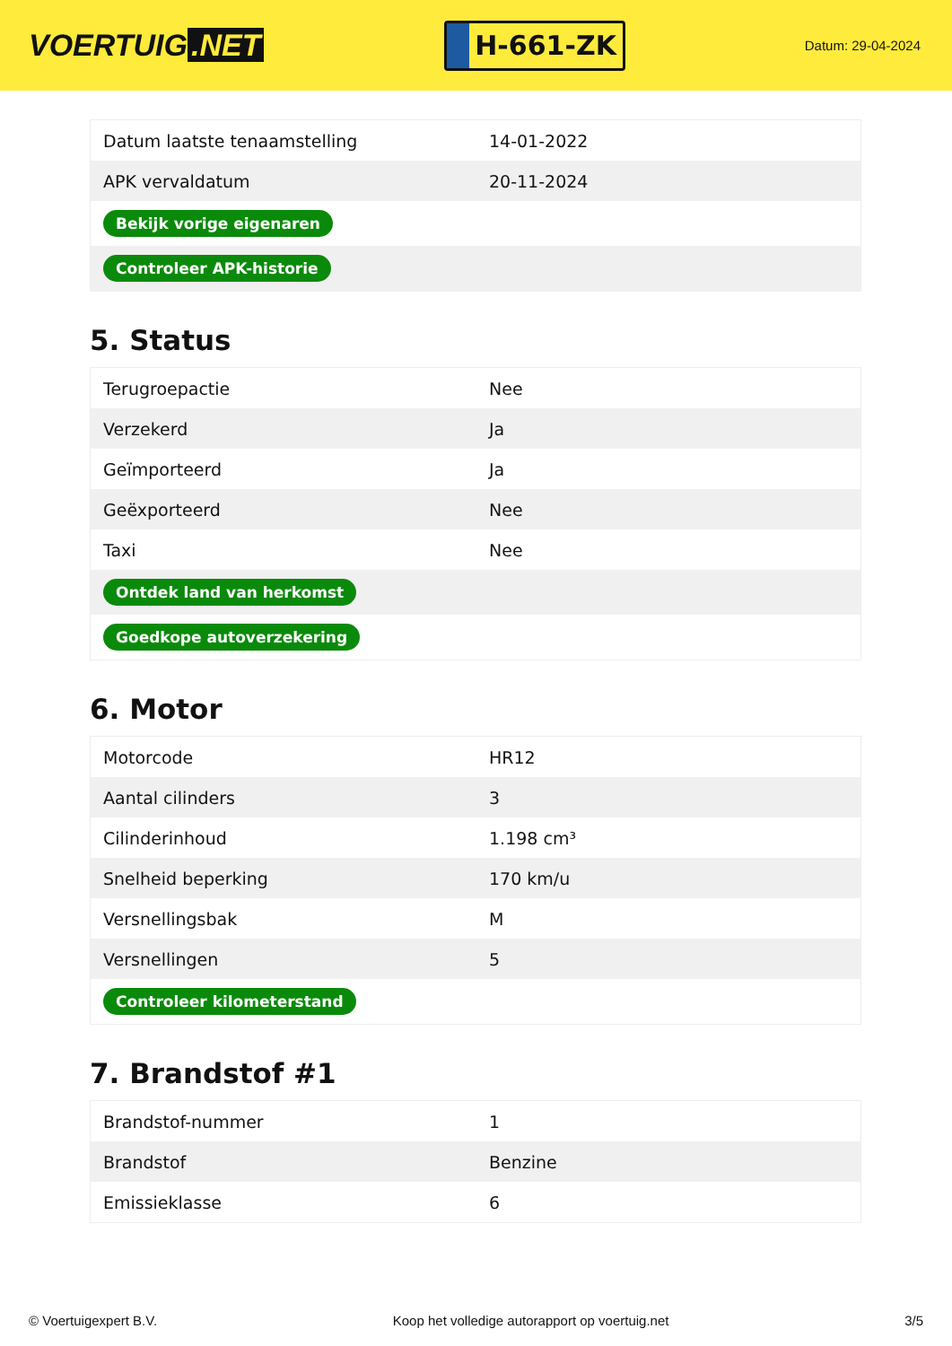VOERTUIG.NET
H-661-ZK
Datum: 29-04-2024
| Datum laatste tenaamstelling | 14-01-2022 |
| APK vervaldatum | 20-11-2024 |
| Bekijk vorige eigenaren | |
| Controleer APK-historie | |
5. Status
| Terugroepactie | Nee |
| Verzekerd | Ja |
| Geïmporteerd | Ja |
| Geëxporteerd | Nee |
| Taxi | Nee |
| Ontdek land van herkomst | |
| Goedkope autoverzekering | |
6. Motor
| Motorcode | HR12 |
| Aantal cilinders | 3 |
| Cilinderinhoud | 1.198 cm³ |
| Snelheid beperking | 170 km/u |
| Versnellingsbak | M |
| Versnellingen | 5 |
| Controleer kilometerstand | |
7. Brandstof #1
| Brandstof-nummer | 1 |
| Brandstof | Benzine |
| Emissieklasse | 6 |
© Voertuigexpert B.V. Koop het volledige autorapport op voertuig.net 3/5